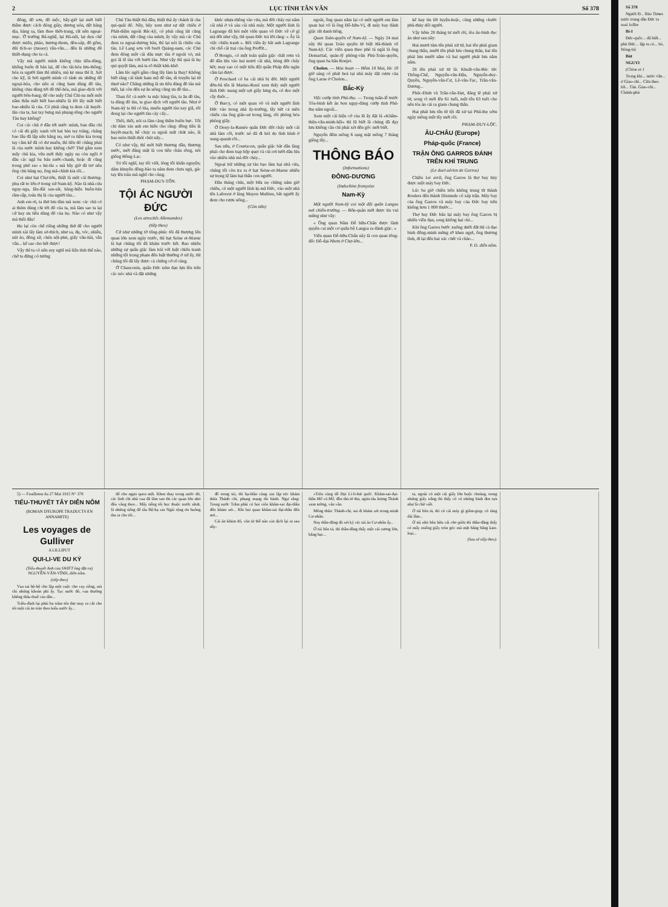2 LỤC TỈNH TÂN VĂN Số 378
đồng, đồ sơn, đồ mộc, bây-giờ lại mới biết thêm được cách đóng giày, dương nón, dệt hàng dịa, hàng sa, làm theo thời-trang, rất nên ngoại-mục. Ở trường Bá-nghệ, lại Hà-nội, lại dọn chế được miến, pháo, hương-thom, đèn-sáp, đồ gốm, dũi tích-so (tussor) vân-vân.... đều là những đồ thiết-dụng cho ta cả.
Vậy mà người mình không chịu tiêu-dùng, không buôn đi bán lại, để cho tài-hóa lưu-thông; hóa ra người làm thì nhiều, mà kẻ mua thì ít. Xét cho kỹ, là bởi người mình có tánh ưa những đồ ngoại-hóa, cho nên ai cũng ham dùng đồ tàu, không chịu dùng tới đồ thổ-hóa, mà giao-dịch với người bổn-bang; để cho mấy Chú Chi-na mỗi một năm thâu mất biết bao-nhiêu là lời lấy mất biết bao-nhiêu là của. Có phải rằng ta đem cái huyết-lãn của ta, hai tay bưng mà phụng-tống cho người Tàu hay không?
Coi các chú ở đâu tới nước mình, ban đầu chỉ có cái dù giấy xanh với hai bàn tay trắng, chẳng bao lâu đã lập nên hãng nọ, mở ra tiệm kia trong tay cầm kể đã có dư muôn, thì tiền đó chẳng phải là của nước mình hay không chớ? Thử gẫm xem mấy chú kia, vừa mới thấy ngày nọ còn ngồi ở đầu các ngã ba bán nước-chanh, hoặc đi cũng trong phố rao « hủ-tíu » mà bây giờ đã trở nên ông chủ hãng nọ, ông mã-chính kia rồi...
Coi như hạt Chợ-lớn, thiệt là một cái thương-phụ rất to lớn ở trong xứ Nam-kỳ. Nào là nhà-cửa nguy-nga, lâu-đài san-sát, hàng-hiệu buôn-bán rầm-rập, toàn thị là của người tàu...
Anh em ơi, ta thử lưu tâm mà xem: các chú có ai thèm dùng chi tới đồ của ta, mà làm sao ta lại cứ hay ưa tiêu dùng đồ của họ. Nào có như vậy mà thôi đâu!
Họ lại còn chế riêng những thứ để cho người mình xài lấy làm sở-thích, như sa, đụ, vóc, nhiễu, nút áo, đồng sứ, chén nội-phủ, giấy vân-hài, vân vân... kể sao cho hết được!
Vậy thì ta có nên suy nghĩ mà liệu tính thế nào, chớ ta đừng có tưởng
Chú Tàu thiệt thà đâu; thiệt thà ấy chánh là cha quỉ-quái đó. Nầy, hãy xem như sự dệt chiếu ở Phát-diệm ngoài Bắc-kỳ, có phải rằng lát cũng của mình, dệt cũng của mình; ấy vậy mà các Chú đem ra ngoại-dương bán, thì lại nói là chiếu của tàu. Lê Lạng sơn với buởi Quảng-nam, các Chú đem đóng một cái dấu mực tàu ở ngoài vỏ, mà gọi là lê tàu với bưởi tàu. Như vậy thì quả là họ quỉ quyệt lắm, mà ta rõ thiệt khù-khờ.
Lắm lúc ngồi gẫm cũng lấy làm lạ thay! Không biết rằng cái tánh ham mộ đồ tàu, di truyền lại từ thuở nào? Chẳng những là ưa tiêu dùng đồ tàu mà thôi, lại còn đến sự ăn uống cũng ưa đồ tàu...
Than ôi! cả nước ta mặc hàng tàu, ta ăn đồ tàu, ta dùng đồ tàu, ta giao dịch với người tàu. Như ở Nam-kỳ ta thì có lúa, muốn người tàu xay giã, rồi đong lại cho người tàu cày cấy...
Thôi, thôi, nói ra lắm càng thêm buồn bực. Tôi chỉ dám xin anh em hiểu cho rằng: đồng tiền là huyết-mạch; hễ chảy ra ngoài mất chút nào, là hao mòn thiệt-thòi chút nấy...
Có như vậy, thì mới biết thương dân, thương nước, mới đáng mặt là con tiên cháu rồng, nòi giống Hồng-Lạc.
Tri tôi nghĩ, tay tôi viết, lòng tôi khẩn nguyện; dám khuyên đồng-bào ta nắm đem chưa ngủ, gác tay lên trán mà nghĩ cho cùng.
PHẠM-DUY-TỐN.
TỘI ÁC NGƯỜI ĐỨC
(Les atrocités Allemandes)
(tiếp theo)
Cứ như những tờ tổng-phúc tôi đã thượng lên quan lớn xem ngày trước, thì hạt Seine et-Marne là hạt chúng tôi đã khám trước hết. Bao nhiêu những sự quân giặc làm trái với luật chiến tranh những tội trọng phạm đến luật thường ở xứ ấy, thì chúng tôi đã lấy được cả chứng cớ rõ ràng.
Ở Chauconin, quân Đức ném đạn lựu lên trên các nóc nhà và đặt những
khúc nhựa-thông vào cửa, mà đốt cháy rụi năm cái nhà ở và sáu cái nhà máy. Một người lính là Lagrange đã hỏi một viên quan võ Đức về cớ gì mà đốt như vậy, thì quan Đức trả lời rằng: « Ấy là việc chiến tranh ». Rồi viên ấy bắt anh Lagrange chỉ chỗ cái trại của ông Proffit...
Ở Bongis, có một toán quân giặc chất rơm và đồ dầu lửa vào hai mươi cái nhà, hòng đốt cháy hết; may sao có một tiểu đội quân Pháp đến ngăn cấm lại được.
Ở Penchard có ba cái nhà bị đốt. Một người đờn-bà tên là Marius-René xem thấy một người lính Đức mang một sợi giây lưng da, có đeo một cây đuốc...
Ở Barcy, có một quan võ và một người lính Đức vào trong nhà ấy-trường, lấy hết cả mền chiếu của ông giáo-sư trong làng, rồi phóng hỏa phòng giấy.
Ở Dony-la-Ramée quân Đức đốt cháy một cái nhà làm cối, trước nó đã đi hỏi dọ tình hình ở xung-quanh rồi...
Sau nữa, ở Courtacon, quân giặc bắt dân làng phải cho đem trạp hộp quẹt và củi rơi tưới dầu lửa vào nhiều nhà mà đốt cháy...
Ngoại trừ những sự tàn bạo làm hại nhà cửa, chúng tôi còn tra ra ở hạt Seine-et-Marne nhiều sự trọng lệ làm hại thân con người.
Đầu tháng chín, một bữa nọ chừng năm giờ chiều, có một người lính kị-mã Đức, vào một nhà tên Laforest ở làng Mayen Multien, bắt người ấy đem cho rượu uống...
(Còn nữa)
ngoài, ông quan năm lại có một người em làm quan hai võ là ông Đỗ-hữu-Vị, đi máy bay đánh giặc rất danh tiếng.
Quan Toàn-quyền về Nam-kỳ. — Ngày 24 mai nầy thì quan Toàn quyền từ biệt Hà-thành về Nam-kỳ. Các viên quan theo phò tá ngài là ông Demartial, quản-lý phòng-văn Phủ-Toàn-quyền, ông quan ba hầu Ronjet.
Cholon. — Hỏa hoạn — Hôm 18 Mai, lúc 10 giờ sáng có phát hoả tại nhà máy dặt rượu của ông Larue ở Cholon...
Bắc-Kỳ
Việc cướp tỉnh Phú-thọ. — Trong tuần-lễ trước Tòa-binh kết án bọn ngụy-đảng cướp tỉnh Phú-thọ năm ngoái...
Xem một cái hiệu cờ của lũ ấy đặt là «Khâm-thừa-văn-minh-hội» thì lũ biết là chúng đã đạy lưu không cần chỉ phải xét đến gốc mới biết.
Nguyên đêm mồng 6 rạng mặt mồng 7 tháng giêng tây...
THÔNG BÁO
(Informations)
ĐÔNG-DƯƠNG
(Indochine française
Nam-Kỳ
Một người Nam-kỳ coi một đội quân Langsa nơi chiến-trường. — Bổn-quán mới được tin vui mừng như vầy:
« Ông quan Năm Đỗ hữu-Chấn được lãnh quyền cai một cơ quân bộ Langsa ra đánh giặc. »
Viên quan Đỗ-hữu-Chấn này là con quan tổng-đốc Đỗ-đại-Nhơn ở Chợ-lớn...
kể hay tin lời luyện-hoặc, cùng những chước phù-thủy dối người.
Vậy hôm 28 tháng tư mới rồi, tòa án-binh đọc án như sau nầy:
Hai mươi tám tên phải xử tử, hai tên phải giam chung thân, mười tên phát lưu chung thân, hai tên phải lưu mười năm và hai người phát lưu năm năm.
28 tên phải xử tử là: Khuất-văn-Búc tức Thông-Chế, Nguyễn-văn-Đậu, Nguyễn-duy-Quyền, Nguyễn-văn-Cư, Lê-văn-Tục, Trần-văn-Dương...
Phúc-Đinh và Trần-văn-Đạt, đáng lẽ phải xử tử, song vì mới lên 61 tuổi, một tên 63 tuổi cho nên tòa án cải ra giam chung thân.
Hai phát lưu tên từ tội đã xử tại Phú-thọ sớm ngày mồng một tây mới rồi.
PHẠM-DUY-LỘC.
ÂU-CHÂU (Europe)
Pháp-quốc (France)
TRẬN ÔNG GARROS ĐÁNH TRÊN KHÍ TRUNG
(Le duel aérien de Garros)
Chiều 1er avril, ông Garros là thợ bay hủy được một máy bay Đức.
Lúc ba giờ chiều trên không trung từ thành Roulers đến thành Dixmude có xáp trận. Máy bay của ông Garros và máy bay của Đức bay trên không hơn 1 800 thước...
Thợ bay Đức bắn lại máy bay ông Garros bị nhiều viên đạn, song không hại chi...
Khi ông Garros bước xuống dưới đất thì cả đạo binh đông-minh mừng rỡ khen ngợi, ông thương tình, đi lại đến hai xác chết và chào...
P. D. diễn nôm.
5) — Feuilleton du 27 Mai 1915 N° 378
TIỂU-THUYẾT TÂY DIỄN NÔM
(ROMAN D'EUROPE TRADUCTS EN ANNAMITE)
Les voyages de Gulliver
A LILLIPUT
QUI-LI-VE DU KÝ
(Tiểu-thuyết Anh của SWIFT ông đặt ra) NGUYỄN-VĂN-VĨNH, diễn nôm.
(tiếp theo)
Vua sai hộ-bộ cho lập một cuộc cho vay riêng, mà chi những khoản phí ấy. Tục nước đó, vua thường không thâu thuế của dân...
Triều-đình lại phải ba trăm tên thợ may ra cắt cho tôi một cái áo trào theo kiểu nước ấy...
để cho ngựa quen mất. Khen thay trong nước đó, các lính chỉ nhà vua đã lâm sao thì các quan lớn nhỏ đều vâng theo... Mấy tiếng tôi học thuộc trước nhứt, là những tiếng để tâu Bệ-hạ xin Ngài rộng ơn buông tha ra cho tôi...
đồ trong túi, thì hạ-thần cũng xin lập tức khám thừa Thánh chỉ, phụng mạng thi hành. Ngự rằng: Trong nước Trẫm phải có hai viên khâm-sai đại-thần đến khám xét... Khi hai quan khâm-sai đại-thần đến nơi...
Cái án khám đó, văn từ thế nào xin dịch lại ra sau nầy:
«Trên cũng dề Đại Li-li-bát quốc. Khâm-sai-đại-thần Mổ và Mố, đồn thủ tờ thủ, ngửa tâu lượng Thánh xem tường, vân vân.
Mông thừa: Thánh-chỉ, sai đi khám xét trong mình Cư-nhân.
Nay thần-đẳng đã xét kỹ các túi áo Cư-nhân ấy...
Ở túi bên tả, thì thần-đẳng thấy một cái rương lớn, bằng bạc...
ta, ngoài có một cái giấy lớn buộc choàng, trong những giấy trắng thì thấy có vẽ những hình đen tựa như là chữ viết.
Ở túi bên tả, thì có cái máy gì giêm-giẹp, có răng dài lắm...
Ở túi nhỏ bên hữu cái che-giữa thì thần-đẳng thấy có mấy miếng giấy tròn góc mà mặt bằng bằng kim-loại...
(Sau sẽ tiếp theo).
Số 378
Người Đ... Báo Times nước trung dân Đức ta soai Joffre
Bi-I
Đức-quốc... đã biết... phủ Đức... lập ra có... bỏ, Nông-bộ
Bút
NGUYI
(Chine et J
Trong khi... nước văn... ở Giao-chỉ... Cửu theo lời... Tàu. Giao-chỉ... Chánh-phủ